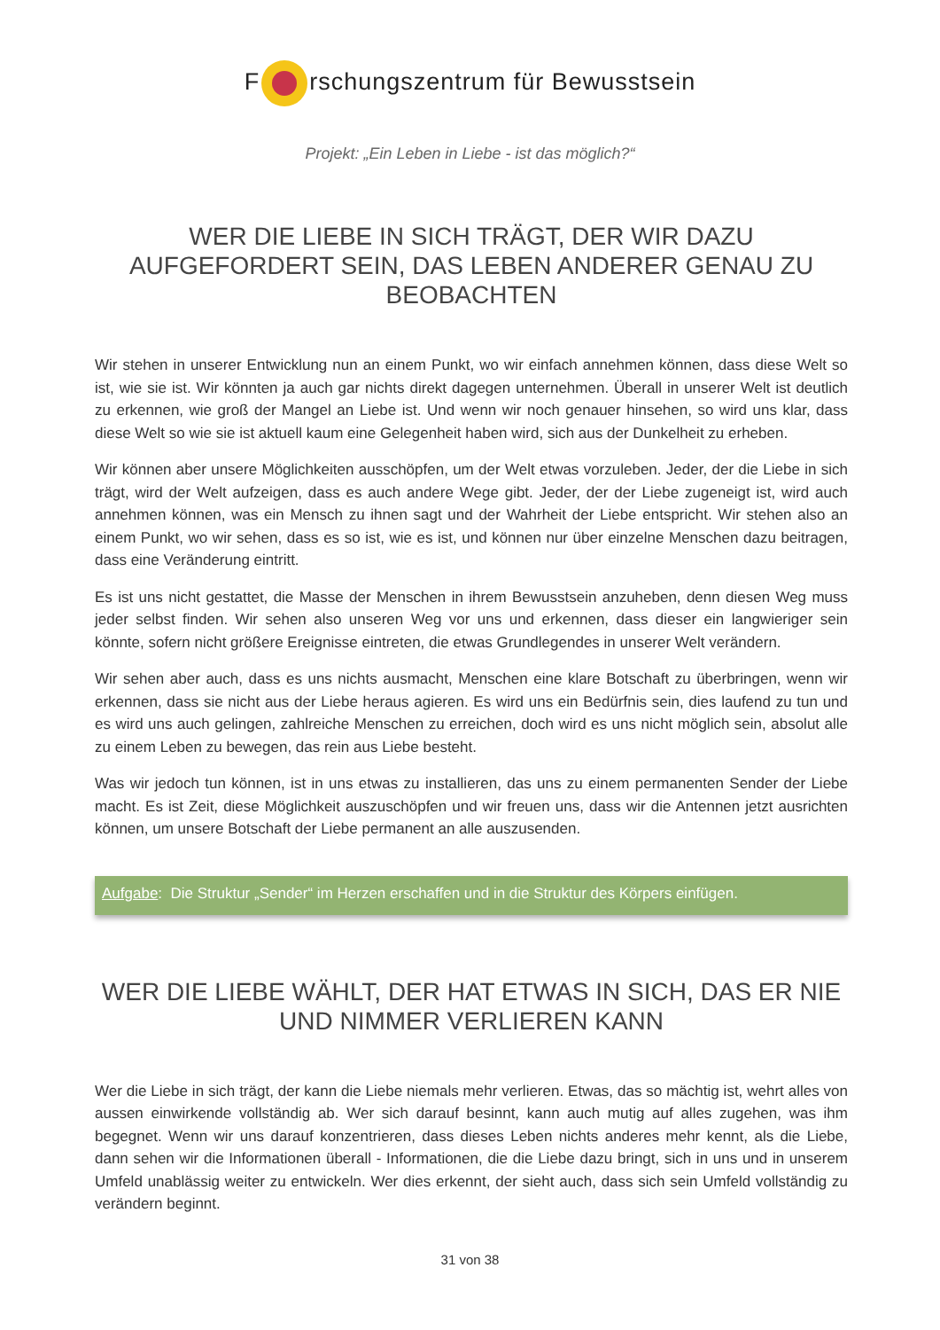F rschungszentrum für Bewusstsein
Projekt: „Ein Leben in Liebe - ist das möglich?“
WER DIE LIEBE IN SICH TRÄGT, DER WIR DAZU AUFGEFORDERT SEIN, DAS LEBEN ANDERER GENAU ZU BEOBACHTEN
Wir stehen in unserer Entwicklung nun an einem Punkt, wo wir einfach annehmen können, dass diese Welt so ist, wie sie ist. Wir könnten ja auch gar nichts direkt dagegen unternehmen. Überall in unserer Welt ist deutlich zu erkennen, wie groß der Mangel an Liebe ist. Und wenn wir noch genauer hinsehen, so wird uns klar, dass diese Welt so wie sie ist aktuell kaum eine Gelegenheit haben wird, sich aus der Dunkelheit zu erheben.
Wir können aber unsere Möglichkeiten ausschöpfen, um der Welt etwas vorzuleben. Jeder, der die Liebe in sich trägt, wird der Welt aufzeigen, dass es auch andere Wege gibt. Jeder, der der Liebe zugeneigt ist, wird auch annehmen können, was ein Mensch zu ihnen sagt und der Wahrheit der Liebe entspricht. Wir stehen also an einem Punkt, wo wir sehen, dass es so ist, wie es ist, und können nur über einzelne Menschen dazu beitragen, dass eine Veränderung eintritt.
Es ist uns nicht gestattet, die Masse der Menschen in ihrem Bewusstsein anzuheben, denn diesen Weg muss jeder selbst finden. Wir sehen also unseren Weg vor uns und erkennen, dass dieser ein langwieriger sein könnte, sofern nicht größere Ereignisse eintreten, die etwas Grundlegendes in unserer Welt verändern.
Wir sehen aber auch, dass es uns nichts ausmacht, Menschen eine klare Botschaft zu überbringen, wenn wir erkennen, dass sie nicht aus der Liebe heraus agieren. Es wird uns ein Bedürfnis sein, dies laufend zu tun und es wird uns auch gelingen, zahlreiche Menschen zu erreichen, doch wird es uns nicht möglich sein, absolut alle zu einem Leben zu bewegen, das rein aus Liebe besteht.
Was wir jedoch tun können, ist in uns etwas zu installieren, das uns zu einem permanenten Sender der Liebe macht. Es ist Zeit, diese Möglichkeit auszuschöpfen und wir freuen uns, dass wir die Antennen jetzt ausrichten können, um unsere Botschaft der Liebe permanent an alle auszusenden.
Aufgabe: Die Struktur „Sender“ im Herzen erschaffen und in die Struktur des Körpers einfügen.
WER DIE LIEBE WÄHLT, DER HAT ETWAS IN SICH, DAS ER NIE UND NIMMER VERLIEREN KANN
Wer die Liebe in sich trägt, der kann die Liebe niemals mehr verlieren. Etwas, das so mächtig ist, wehrt alles von aussen einwirkende vollständig ab. Wer sich darauf besinnt, kann auch mutig auf alles zugehen, was ihm begegnet. Wenn wir uns darauf konzentrieren, dass dieses Leben nichts anderes mehr kennt, als die Liebe, dann sehen wir die Informationen überall - Informationen, die die Liebe dazu bringt, sich in uns und in unserem Umfeld unablässig weiter zu entwickeln. Wer dies erkennt, der sieht auch, dass sich sein Umfeld vollständig zu verändern beginnt.
31 von 38